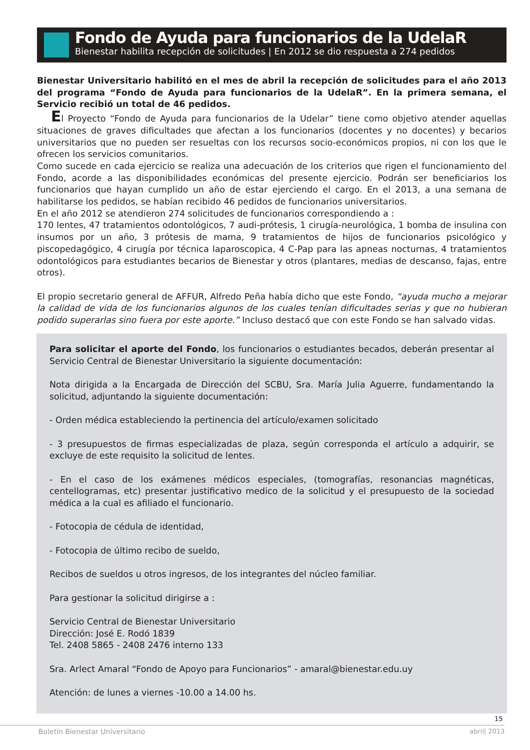Fondo de Ayuda para funcionarios de la UdelaR
Bienestar habilita recepción de solicitudes | En 2012 se dio respuesta a 274 pedidos
Bienestar Universitario habilitó en el mes de abril la recepción de solicitudes para el año 2013 del programa “Fondo de Ayuda para funcionarios de la UdelaR”. En la primera semana, el Servicio recibió un total de 46 pedidos.
El Proyecto “Fondo de Ayuda para funcionarios de la Udelar” tiene como objetivo atender aquellas situaciones de graves dificultades que afectan a los funcionarios (docentes y no docentes) y becarios universitarios que no pueden ser resueltas con los recursos socio-económicos propios, ni con los que le ofrecen los servicios comunitarios.
Como sucede en cada ejercicio se realiza una adecuación de los criterios que rigen el funcionamiento del Fondo, acorde a las disponibilidades económicas del presente ejercicio. Podrán ser beneficiarios los funcionarios que hayan cumplido un año de estar ejerciendo el cargo. En el 2013, a una semana de habilitarse los pedidos, se habían recibido 46 pedidos de funcionarios universitarios.
En el año 2012 se atendieron 274 solicitudes de funcionarios correspondiendo a :
170 lentes, 47 tratamientos odontológicos, 7 audi-prótesis, 1 cirugía-neurológica, 1 bomba de insulina con insumos por un año, 3 prótesis de mama, 9 tratamientos de hijos de funcionarios psicológico y piscopedagógico, 4 cirugía por técnica laparoscopica, 4 C-Pap para las apneas nocturnas, 4 tratamientos odontológicos para estudiantes becarios de Bienestar y otros (plantares, medias de descanso, fajas, entre otros).
El propio secretario general de AFFUR, Alfredo Peña había dicho que este Fondo, “ayuda mucho a mejorar la calidad de vida de los funcionarios algunos de los cuales tenían dificultades serias y que no hubieran podido superarlas sino fuera por este aporte.” Incluso destacó que con este Fondo se han salvado vidas.
Para solicitar el aporte del Fondo, los funcionarios o estudiantes becados, deberán presentar al Servicio Central de Bienestar Universitario la siguiente documentación:
Nota dirigida a la Encargada de Dirección del SCBU, Sra. María Julia Aguerre, fundamentando la solicitud, adjuntando la siguiente documentación:
- Orden médica estableciendo la pertinencia del artículo/examen solicitado
- 3 presupuestos de firmas especializadas de plaza, según corresponda el artículo a adquirir, se excluye de este requisito la solicitud de lentes.
- En el caso de los exámenes médicos especiales, (tomografías, resonancias magnéticas, centellogramas, etc) presentar justificativo medico de la solicitud y el presupuesto de la sociedad médica a la cual es afiliado el funcionario.
- Fotocopia de cédula de identidad,
- Fotocopia de último recibo de sueldo,
Recibos de sueldos u otros ingresos, de los integrantes del núcleo familiar.
Para gestionar la solicitud dirigirse a :
Servicio Central de Bienestar Universitario
Dirección: José E. Rodó 1839
Tel. 2408 5865 - 2408 2476 interno 133
Sra. Arlect Amaral “Fondo de Apoyo para Funcionarios” - amaral@bienestar.edu.uy
Atención: de lunes a viernes -10.00 a 14.00 hs.
15
Boletín Bienestar Universitario
abril| 2013